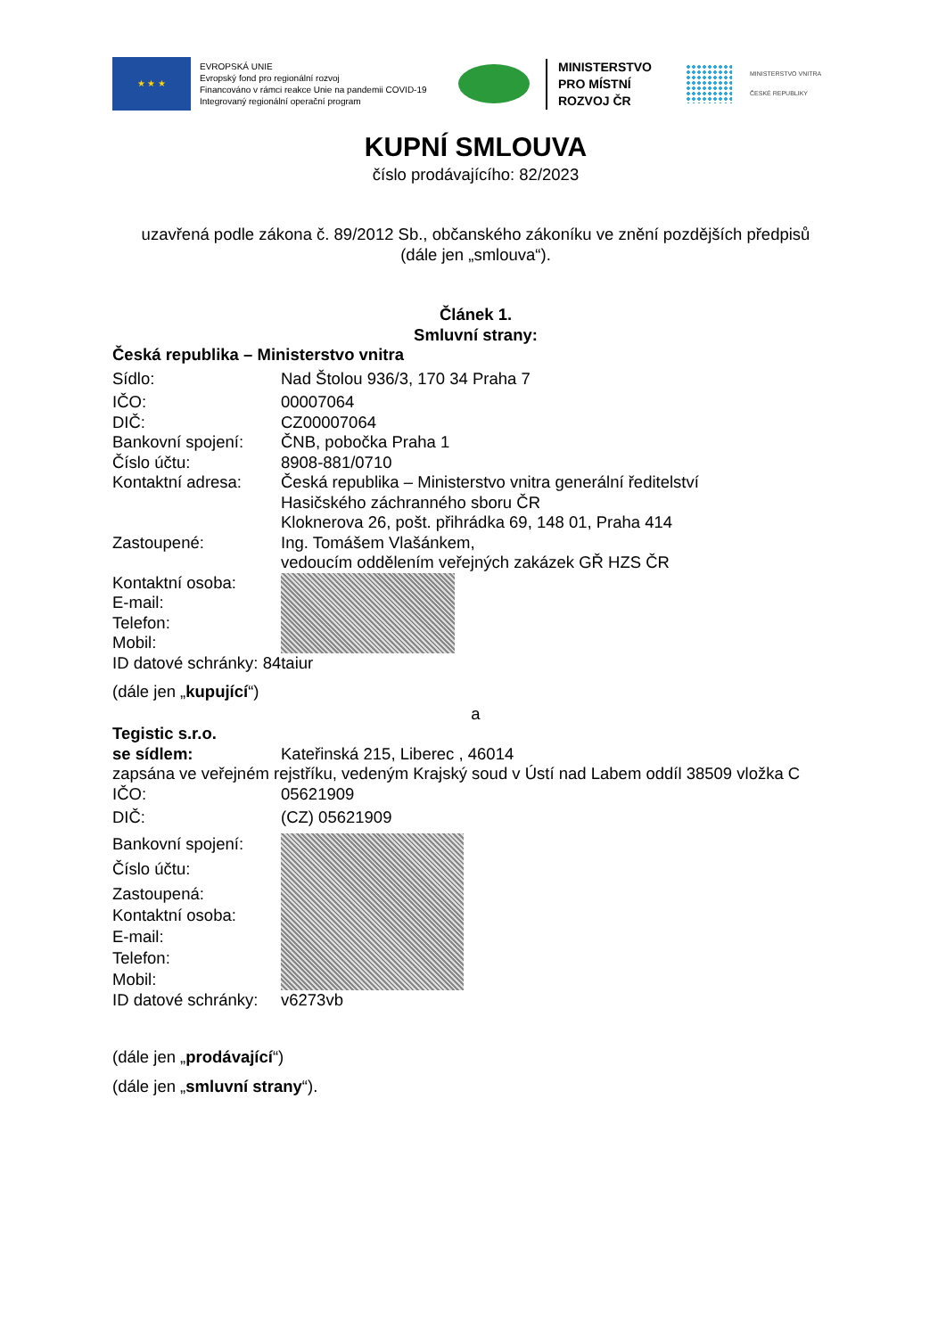★ ★ ★
EVROPSKÁ UNIE
Evropský fond pro regionální rozvoj
Financováno v rámci reakce Unie na pandemii COVID-19
Integrovaný regionální operační program
MINISTERSTVO
PRO MÍSTNÍ
ROZVOJ ČR
MINISTERSTVO VNITRA
ČESKÉ REPUBLIKY
KUPNÍ SMLOUVA
číslo prodávajícího: 82/2023
uzavřená podle zákona č. 89/2012 Sb., občanského zákoníku ve znění pozdějších předpisů
(dále jen „smlouva“).
Článek 1.
Smluvní strany:
Česká republika – Ministerstvo vnitra
Sídlo: Nad Štolou 936/3, 170 34 Praha 7
IČO: 00007064
DIČ: CZ00007064
Bankovní spojení: ČNB, pobočka Praha 1
Číslo účtu: 8908-881/0710
Kontaktní adresa: Česká republika – Ministerstvo vnitra generální ředitelství
Hasičského záchranného sboru ČR
Kloknerova 26, pošt. přihrádka 69, 148 01, Praha 414
Zastoupené: Ing. Tomášem Vlašánkem,
vedoucím oddělením veřejných zakázek GŘ HZS ČR
Kontaktní osoba:
E-mail:
Telefon:
Mobil:
ID datové schránky: 84taiur
(dále jen „kupující“)
a
Tegistic s.r.o.
se sídlem: Kateřinská 215, Liberec , 46014
zapsána ve veřejném rejstříku, vedeným Krajský soud v Ústí nad Labem oddíl 38509 vložka C
IČO: 05621909
DIČ: (CZ) 05621909
Bankovní spojení:
Číslo účtu:
Zastoupená:
Kontaktní osoba:
E-mail:
Telefon:
Mobil:
ID datové schránky:
v6273vb
(dále jen „prodávající“)
(dále jen „smluvní strany“).